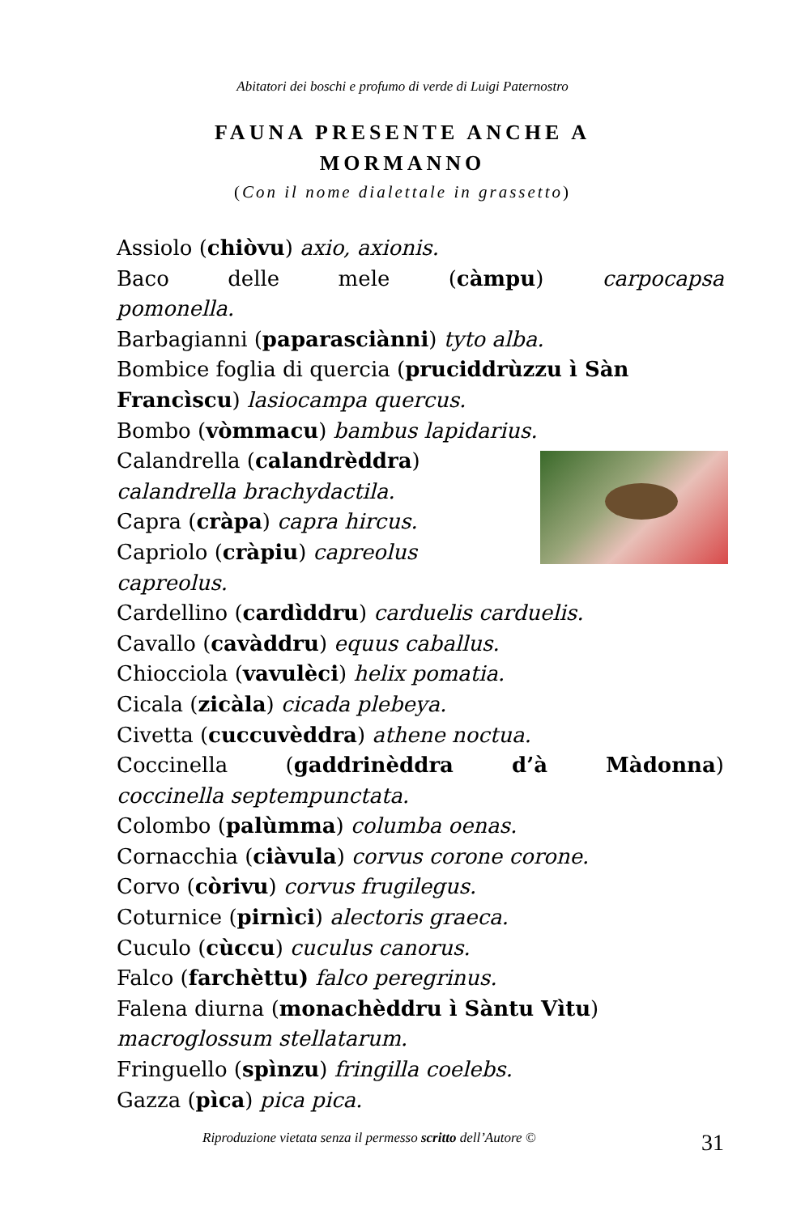Abitatori dei boschi e profumo di verde di Luigi Paternostro
FAUNA PRESENTE ANCHE A
MORMANNO
(Con il nome dialettale in grassetto)
Assiolo (chiòvu) axio, axionis.
Baco delle mele (càmpu) carpocapsa
pomonella.
Barbagianni (paparasciànni) tyto alba.
Bombice foglia di quercia (pruciddrùzzu ì Sàn Francìscu) lasiocampa quercus.
Bombo (vòmmacu) bambus lapidarius.
Calandrella (calandrèddra) calandrella brachydactila.
Capra (cràpa) capra hircus.
Capriolo (cràpiu) capreolus capreolus.
Cardellino (cardìddru) carduelis carduelis.
Cavallo (cavàddru) equus caballus.
Chiocciola (vavulèci) helix pomatia.
Cicala (zicàla) cicada plebeya.
Civetta (cuccuvèddra) athene noctua.
Coccinella (gaddrinèddra d’à Màdonna)
coccinella septempunctata.
Colombo (palùmma) columba oenas.
Cornacchia (ciàvula) corvus corone corone.
Corvo (còrivu) corvus frugilegus.
Coturnice (pirnìci) alectoris graeca.
Cuculo (cùccu) cuculus canorus.
Falco (farchèttu) falco peregrinus.
Falena diurna (monachèddru ì Sàntu Vìtu) macroglossum stellatarum.
Fringuello (spìnzu) fringilla coelebs.
Gazza (pìca) pica pica.
Riproduzione vietata senza il permesso scritto dell’Autore © 31